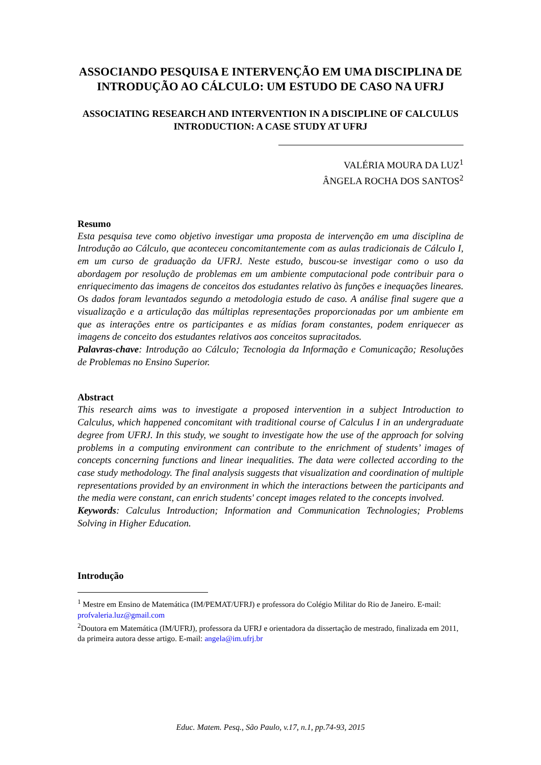ASSOCIANDO PESQUISA E INTERVENÇÃO EM UMA DISCIPLINA DE INTRODUÇÃO AO CÁLCULO: UM ESTUDO DE CASO NA UFRJ
ASSOCIATING RESEARCH AND INTERVENTION IN A DISCIPLINE OF CALCULUS INTRODUCTION: A CASE STUDY AT UFRJ
VALÉRIA MOURA DA LUZ<sup>1</sup>
ÂNGELA ROCHA DOS SANTOS<sup>2</sup>
Resumo
Esta pesquisa teve como objetivo investigar uma proposta de intervenção em uma disciplina de Introdução ao Cálculo, que aconteceu concomitantemente com as aulas tradicionais de Cálculo I, em um curso de graduação da UFRJ. Neste estudo, buscou-se investigar como o uso da abordagem por resolução de problemas em um ambiente computacional pode contribuir para o enriquecimento das imagens de conceitos dos estudantes relativo às funções e inequações lineares. Os dados foram levantados segundo a metodologia estudo de caso. A análise final sugere que a visualização e a articulação das múltiplas representações proporcionadas por um ambiente em que as interações entre os participantes e as mídias foram constantes, podem enriquecer as imagens de conceito dos estudantes relativos aos conceitos supracitados.
Palavras-chave: Introdução ao Cálculo; Tecnologia da Informação e Comunicação; Resoluções de Problemas no Ensino Superior.
Abstract
This research aims was to investigate a proposed intervention in a subject Introduction to Calculus, which happened concomitant with traditional course of Calculus I in an undergraduate degree from UFRJ. In this study, we sought to investigate how the use of the approach for solving problems in a computing environment can contribute to the enrichment of students’ images of concepts concerning functions and linear inequalities. The data were collected according to the case study methodology. The final analysis suggests that visualization and coordination of multiple representations provided by an environment in which the interactions between the participants and the media were constant, can enrich students' concept images related to the concepts involved.
Keywords: Calculus Introduction; Information and Communication Technologies; Problems Solving in Higher Education.
Introdução
<sup>1</sup> Mestre em Ensino de Matemática (IM/PEMAT/UFRJ) e professora do Colégio Militar do Rio de Janeiro. E-mail: profvaleria.luz@gmail.com
<sup>2</sup> Doutora em Matemática (IM/UFRJ), professora da UFRJ e orientadora da dissertação de mestrado, finalizada em 2011, da primeira autora desse artigo. E-mail: angela@im.ufrj.br
Educ. Matem. Pesq., São Paulo, v.17, n.1, pp.74-93, 2015